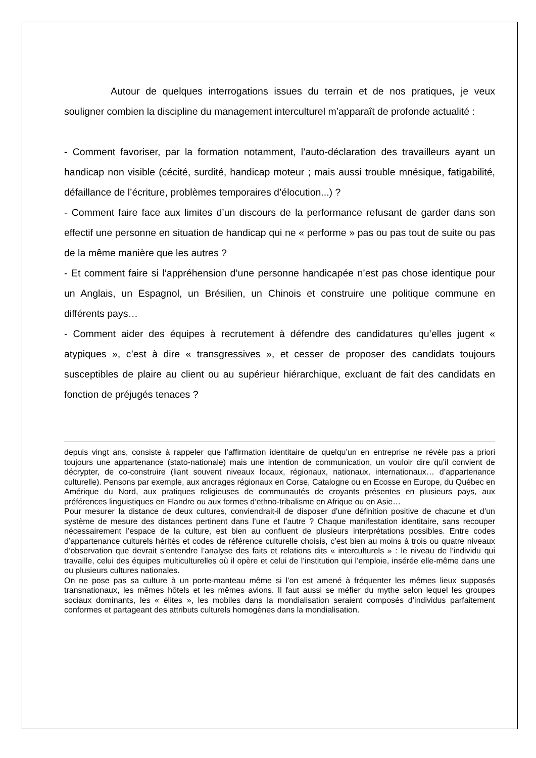Autour de quelques interrogations issues du terrain et de nos pratiques, je veux souligner combien la discipline du management interculturel m’apparaît de profonde actualité :
- Comment favoriser, par la formation notamment, l’auto-déclaration des travailleurs ayant un handicap non visible (cécité, surdité, handicap moteur ; mais aussi trouble mnésique, fatigabilité, défaillance de l’écriture, problèmes temporaires d’élocution...) ?
- Comment faire face aux limites d’un discours de la performance refusant de garder dans son effectif une personne en situation de handicap qui ne « performe » pas ou pas tout de suite ou pas de la même manière que les autres ?
- Et comment faire si l’appréhension d’une personne handicapée n’est pas chose identique pour un Anglais, un Espagnol, un Brésilien, un Chinois et construire une politique commune en différents pays…
- Comment aider des équipes à recrutement à défendre des candidatures qu’elles jugent « atypiques », c’est à dire « transgressives », et cesser de proposer des candidats toujours susceptibles de plaire au client ou au supérieur hiérarchique, excluant de fait des candidats en fonction de préjugés tenaces ?
depuis vingt ans, consiste à rappeler que l’affirmation identitaire de quelqu’un en entreprise ne révèle pas a priori toujours une appartenance (stato-nationale) mais une intention de communication, un vouloir dire qu’il convient de décrypter, de co-construire (liant souvent niveaux locaux, régionaux, nationaux, internationaux… d’appartenance culturelle). Pensons par exemple, aux ancrages régionaux en Corse, Catalogne ou en Ecosse en Europe, du Québec en Amérique du Nord, aux pratiques religieuses de communautés de croyants présentes en plusieurs pays, aux préférences linguistiques en Flandre ou aux formes d’ethno-tribalisme en Afrique ou en Asie…
Pour mesurer la distance de deux cultures, conviendrait-il de disposer d’une définition positive de chacune et d’un système de mesure des distances pertinent dans l’une et l’autre ? Chaque manifestation identitaire, sans recouper nécessairement l’espace de la culture, est bien au confluent de plusieurs interprétations possibles. Entre codes d’appartenance culturels hérités et codes de référence culturelle choisis, c’est bien au moins à trois ou quatre niveaux d’observation que devrait s’entendre l’analyse des faits et relations dits « interculturels » : le niveau de l’individu qui travaille, celui des équipes multiculturelles où il opère et celui de l’institution qui l’emploie, insérée elle-même dans une ou plusieurs cultures nationales.
On ne pose pas sa culture à un porte-manteau même si l’on est amené à fréquenter les mêmes lieux supposés transnationaux, les mêmes hôtels et les mêmes avions. Il faut aussi se méfier du mythe selon lequel les groupes sociaux dominants, les « élites », les mobiles dans la mondialisation seraient composés d’individus parfaitement conformes et partageant des attributs culturels homogènes dans la mondialisation.